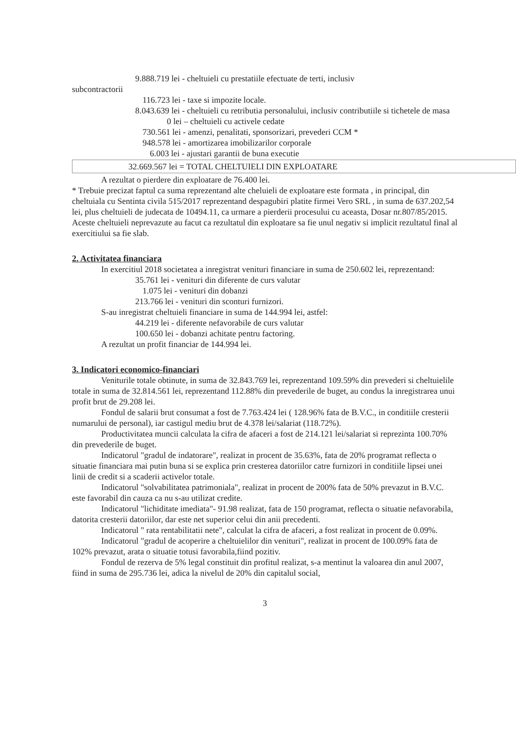9.888.719 lei - cheltuieli cu prestatiile efectuate de terti, inclusiv
subcontractorii
116.723 lei - taxe si impozite locale.
8.043.639 lei - cheltuieli cu retributia personalului, inclusiv contributiile si tichetele de masa
0 lei – cheltuieli cu activele cedate
730.561 lei - amenzi, penalitati, sponsorizari, prevederi CCM *
948.578 lei - amortizarea imobilizarilor corporale
6.003 lei - ajustari garantii de buna executie
32.669.567 lei = TOTAL CHELTUIELI DIN EXPLOATARE
A rezultat o pierdere din exploatare de 76.400 lei.
* Trebuie precizat faptul ca suma reprezentand alte cheluieli de exploatare este formata , in principal, din cheltuiala cu Sentinta civila 515/2017 reprezentand despagubiri platite firmei Vero SRL , in suma de 637.202,54 lei, plus cheltuieli de judecata de 10494.11, ca urmare a pierderii procesului cu aceasta, Dosar nr.807/85/2015. Aceste cheltuieli neprevazute au facut ca rezultatul din exploatare sa fie unul negativ si implicit rezultatul final al exercitiului sa fie slab.
2. Activitatea financiara
In exercitiul 2018 societatea a inregistrat venituri financiare in suma de 250.602 lei, reprezentand:
35.761 lei - venituri din diferente de curs valutar
1.075 lei - venituri din dobanzi
213.766 lei - venituri din sconturi furnizori.
S-au inregistrat cheltuieli financiare in suma de 144.994 lei, astfel:
44.219 lei - diferente nefavorabile de curs valutar
100.650 lei - dobanzi achitate pentru factoring.
A rezultat un profit financiar de 144.994 lei.
3. Indicatori economico-financiari
Veniturile totale obtinute, in suma de 32.843.769 lei, reprezentand 109.59% din prevederi si cheltuielile totale in suma de 32.814.561 lei, reprezentand 112.88% din prevederile de buget, au condus la inregistrarea unui profit brut de 29.208 lei.
Fondul de salarii brut consumat a fost de 7.763.424 lei ( 128.96% fata de B.V.C., in conditiile cresterii numarului de personal), iar castigul mediu brut de 4.378 lei/salariat (118.72%).
Productivitatea muncii calculata la cifra de afaceri a fost de 214.121 lei/salariat si reprezinta 100.70% din prevederile de buget.
Indicatorul "gradul de indatorare", realizat in procent de 35.63%, fata de 20% programat reflecta o situatie financiara mai putin buna si se explica prin cresterea datoriilor catre furnizori in conditiile lipsei unei linii de credit si a scaderii activelor totale.
Indicatorul "solvabilitatea patrimoniala", realizat in procent de 200% fata de 50% prevazut in B.V.C. este favorabil din cauza ca nu s-au utilizat credite.
Indicatorul "lichiditate imediata"- 91.98 realizat, fata de 150 programat, reflecta o situatie nefavorabila, datorita cresterii datoriilor, dar este net superior celui din anii precedenti.
Indicatorul " rata rentabilitatii nete", calculat la cifra de afaceri, a fost realizat in procent de 0.09%.
Indicatorul "gradul de acoperire a cheltuielilor din venituri", realizat in procent de 100.09% fata de 102% prevazut, arata o situatie totusi favorabila,fiind pozitiv.
Fondul de rezerva de 5% legal constituit din profitul realizat, s-a mentinut la valoarea din anul 2007, fiind in suma de 295.736 lei, adica la nivelul de 20% din capitalul social,
3